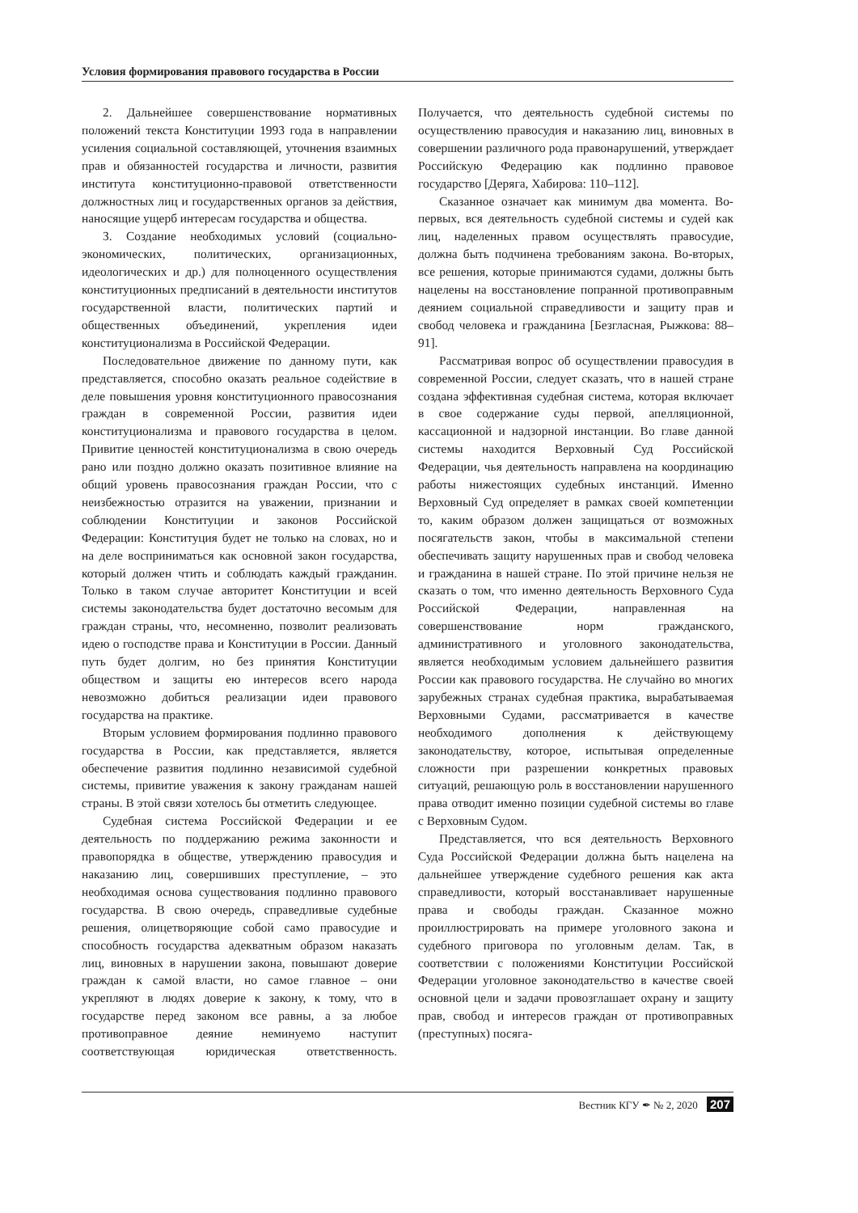Условия формирования правового государства в России
2. Дальнейшее совершенствование нормативных положений текста Конституции 1993 года в направлении усиления социальной составляющей, уточнения взаимных прав и обязанностей государства и личности, развития института конституционно-правовой ответственности должностных лиц и государственных органов за действия, наносящие ущерб интересам государства и общества.
3. Создание необходимых условий (социально-экономических, политических, организационных, идеологических и др.) для полноценного осуществления конституционных предписаний в деятельности институтов государственной власти, политических партий и общественных объединений, укрепления идеи конституционализма в Российской Федерации.
Последовательное движение по данному пути, как представляется, способно оказать реальное содействие в деле повышения уровня конституционного правосознания граждан в современной России, развития идеи конституционализма и правового государства в целом. Привитие ценностей конституционализма в свою очередь рано или поздно должно оказать позитивное влияние на общий уровень правосознания граждан России, что с неизбежностью отразится на уважении, признании и соблюдении Конституции и законов Российской Федерации: Конституция будет не только на словах, но и на деле восприниматься как основной закон государства, который должен чтить и соблюдать каждый гражданин. Только в таком случае авторитет Конституции и всей системы законодательства будет достаточно весомым для граждан страны, что, несомненно, позволит реализовать идею о господстве права и Конституции в России. Данный путь будет долгим, но без принятия Конституции обществом и защиты ею интересов всего народа невозможно добиться реализации идеи правового государства на практике.
Вторым условием формирования подлинно правового государства в России, как представляется, является обеспечение развития подлинно независимой судебной системы, привитие уважения к закону гражданам нашей страны. В этой связи хотелось бы отметить следующее.
Судебная система Российской Федерации и ее деятельность по поддержанию режима законности и правопорядка в обществе, утверждению правосудия и наказанию лиц, совершивших преступление, – это необходимая основа существования подлинно правового государства. В свою очередь, справедливые судебные решения, олицетворяющие собой само правосудие и способность государства адекватным образом наказать лиц, виновных в нарушении закона, повышают доверие граждан к самой власти, но самое главное – они укрепляют в людях доверие к закону, к тому, что в государстве перед законом все равны, а за любое противоправное деяние неминуемо наступит соответствующая юридическая ответственность. Получается, что деятельность судебной системы по осуществлению правосудия и наказанию лиц, виновных в совершении различного рода правонарушений, утверждает Российскую Федерацию как подлинно правовое государство [Деряга, Хабирова: 110–112].
Сказанное означает как минимум два момента. Во-первых, вся деятельность судебной системы и судей как лиц, наделенных правом осуществлять правосудие, должна быть подчинена требованиям закона. Во-вторых, все решения, которые принимаются судами, должны быть нацелены на восстановление попранной противоправным деянием социальной справедливости и защиту прав и свобод человека и гражданина [Безгласная, Рыжкова: 88–91].
Рассматривая вопрос об осуществлении правосудия в современной России, следует сказать, что в нашей стране создана эффективная судебная система, которая включает в свое содержание суды первой, апелляционной, кассационной и надзорной инстанции. Во главе данной системы находится Верховный Суд Российской Федерации, чья деятельность направлена на координацию работы нижестоящих судебных инстанций. Именно Верховный Суд определяет в рамках своей компетенции то, каким образом должен защищаться от возможных посягательств закон, чтобы в максимальной степени обеспечивать защиту нарушенных прав и свобод человека и гражданина в нашей стране. По этой причине нельзя не сказать о том, что именно деятельность Верховного Суда Российской Федерации, направленная на совершенствование норм гражданского, административного и уголовного законодательства, является необходимым условием дальнейшего развития России как правового государства. Не случайно во многих зарубежных странах судебная практика, вырабатываемая Верховными Судами, рассматривается в качестве необходимого дополнения к действующему законодательству, которое, испытывая определенные сложности при разрешении конкретных правовых ситуаций, решающую роль в восстановлении нарушенного права отводит именно позиции судебной системы во главе с Верховным Судом.
Представляется, что вся деятельность Верховного Суда Российской Федерации должна быть нацелена на дальнейшее утверждение судебного решения как акта справедливости, который восстанавливает нарушенные права и свободы граждан. Сказанное можно проиллюстрировать на примере уголовного закона и судебного приговора по уголовным делам. Так, в соответствии с положениями Конституции Российской Федерации уголовное законодательство в качестве своей основной цели и задачи провозглашает охрану и защиту прав, свобод и интересов граждан от противоправных (преступных) посяга-
Вестник КГУ ✒ № 2, 2020 207